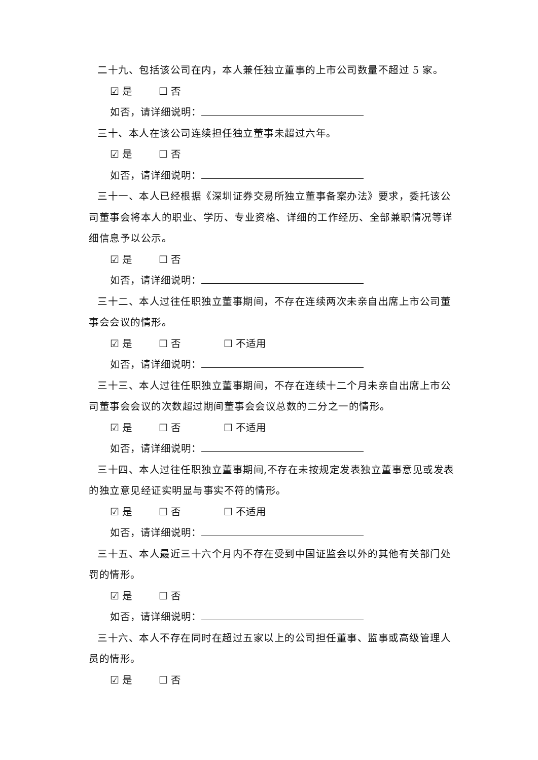二十九、包括该公司在内，本人兼任独立董事的上市公司数量不超过 5 家。
☑ 是 ☐ 否
如否，请详细说明：
三十、本人在该公司连续担任独立董事未超过六年。
☑ 是 ☐ 否
如否，请详细说明：
三十一、本人已经根据《深圳证券交易所独立董事备案办法》要求，委托该公司董事会将本人的职业、学历、专业资格、详细的工作经历、全部兼职情况等详细信息予以公示。
☑ 是 ☐ 否
如否，请详细说明：
三十二、本人过往任职独立董事期间，不存在连续两次未亲自出席上市公司董事会会议的情形。
☑ 是 ☐ 否 ☐ 不适用
如否，请详细说明：
三十三、本人过往任职独立董事期间，不存在连续十二个月未亲自出席上市公司董事会会议的次数超过期间董事会会议总数的二分之一的情形。
☑ 是 ☐ 否 ☐ 不适用
如否，请详细说明：
三十四、本人过往任职独立董事期间,不存在未按规定发表独立董事意见或发表的独立意见经证实明显与事实不符的情形。
☑ 是 ☐ 否 ☐ 不适用
如否，请详细说明：
三十五、本人最近三十六个月内不存在受到中国证监会以外的其他有关部门处罚的情形。
☑ 是 ☐ 否
如否，请详细说明：
三十六、本人不存在同时在超过五家以上的公司担任董事、监事或高级管理人员的情形。
☑ 是 ☐ 否